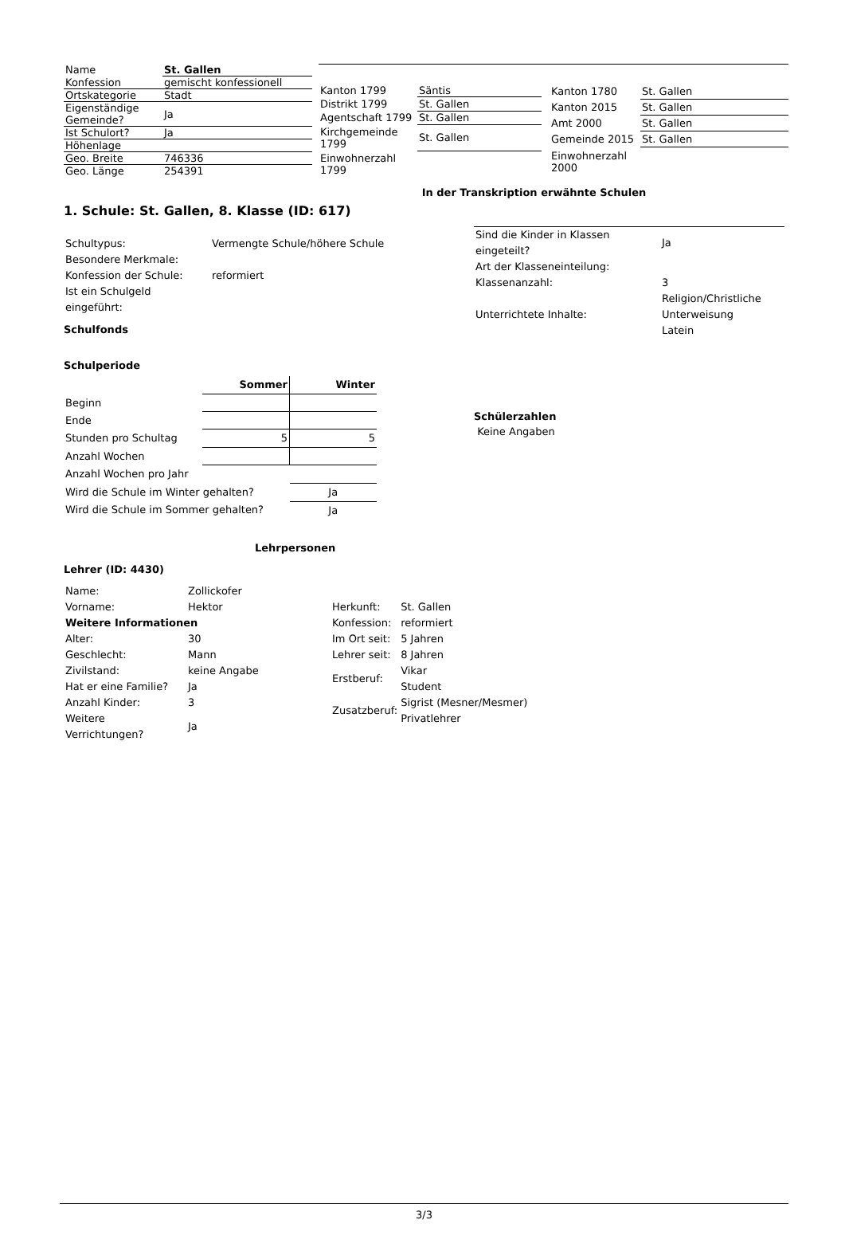| Name | St. Gallen |
| Konfession | gemischt konfessionell |
| Ortskategorie | Stadt |
| Eigenständige Gemeinde? | Ja |
| Ist Schulort? | Ja |
| Höhenlage | |
| Geo. Breite | 746336 |
| Geo. Länge | 254391 |
| Kanton 1799 | Säntis |
| Distrikt 1799 | St. Gallen |
| Agentschaft 1799 | St. Gallen |
| Kirchgemeinde 1799 | St. Gallen |
| Einwohnerzahl 1799 | |
| Kanton 1780 | St. Gallen |
| Kanton 2015 | St. Gallen |
| Amt 2000 | St. Gallen |
| Gemeinde 2015 | St. Gallen |
| Einwohnerzahl 2000 | |
In der Transkription erwähnte Schulen
1. Schule: St. Gallen, 8. Klasse (ID: 617)
| Schultypus: | Vermengte Schule/höhere Schule |
| Besondere Merkmale: | |
| Konfession der Schule: | reformiert |
| Ist ein Schulgeld eingeführt: | |
Schulfonds
Schulperiode
| | Sommer | Winter |
| --- | --- | --- |
| Beginn | | |
| Ende | | |
| Stunden pro Schultag | 5 | 5 |
| Anzahl Wochen | | |
| Anzahl Wochen pro Jahr | | |
| Wird die Schule im Winter gehalten? | | Ja |
| Wird die Schule im Sommer gehalten? | | Ja |
| Sind die Kinder in Klassen eingeteilt? | Ja |
| Art der Klasseneinteilung: | |
| Klassenanzahl: | 3 |
| Unterrichtete Inhalte: | Religion/Christliche Unterweisung Latein |
Schülerzahlen
Keine Angaben
Lehrpersonen
Lehrer (ID: 4430)
| Name: | Zollickofer |
| Vorname: | Hektor |
| Weitere Informationen | |
| Alter: | 30 |
| Geschlecht: | Mann |
| Zivilstand: | keine Angabe |
| Hat er eine Familie? | Ja |
| Anzahl Kinder: | 3 |
| Weitere Verrichtungen? | Ja |
| Herkunft: | St. Gallen |
| Konfession: | reformiert |
| Im Ort seit: | 5 Jahren |
| Lehrer seit: | 8 Jahren |
| Erstberuf: | Vikar Student |
| Zusatzberuf: | Sigrist (Mesner/Mesmer) Privatlehrer |
3/3